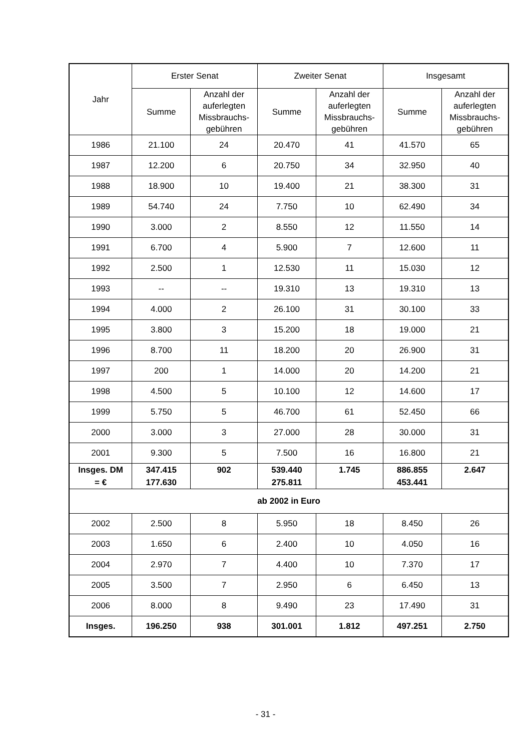| Jahr | Erster Senat | | Zweiter Senat | | Insgesamt | |
| --- | --- | --- | --- | --- | --- | --- |
| | Summe | Anzahl der auferlegten Missbrauchs-gebühren | Summe | Anzahl der auferlegten Missbrauchs-gebühren | Summe | Anzahl der auferlegten Missbrauchs-gebühren |
| 1986 | 21.100 | 24 | 20.470 | 41 | 41.570 | 65 |
| 1987 | 12.200 | 6 | 20.750 | 34 | 32.950 | 40 |
| 1988 | 18.900 | 10 | 19.400 | 21 | 38.300 | 31 |
| 1989 | 54.740 | 24 | 7.750 | 10 | 62.490 | 34 |
| 1990 | 3.000 | 2 | 8.550 | 12 | 11.550 | 14 |
| 1991 | 6.700 | 4 | 5.900 | 7 | 12.600 | 11 |
| 1992 | 2.500 | 1 | 12.530 | 11 | 15.030 | 12 |
| 1993 | -- | -- | 19.310 | 13 | 19.310 | 13 |
| 1994 | 4.000 | 2 | 26.100 | 31 | 30.100 | 33 |
| 1995 | 3.800 | 3 | 15.200 | 18 | 19.000 | 21 |
| 1996 | 8.700 | 11 | 18.200 | 20 | 26.900 | 31 |
| 1997 | 200 | 1 | 14.000 | 20 | 14.200 | 21 |
| 1998 | 4.500 | 5 | 10.100 | 12 | 14.600 | 17 |
| 1999 | 5.750 | 5 | 46.700 | 61 | 52.450 | 66 |
| 2000 | 3.000 | 3 | 27.000 | 28 | 30.000 | 31 |
| 2001 | 9.300 | 5 | 7.500 | 16 | 16.800 | 21 |
| Insges. DM = € | 347.415 177.630 | 902 | 539.440 275.811 | 1.745 | 886.855 453.441 | 2.647 |
| ab 2002 in Euro | | | | | | |
| 2002 | 2.500 | 8 | 5.950 | 18 | 8.450 | 26 |
| 2003 | 1.650 | 6 | 2.400 | 10 | 4.050 | 16 |
| 2004 | 2.970 | 7 | 4.400 | 10 | 7.370 | 17 |
| 2005 | 3.500 | 7 | 2.950 | 6 | 6.450 | 13 |
| 2006 | 8.000 | 8 | 9.490 | 23 | 17.490 | 31 |
| Insges. | 196.250 | 938 | 301.001 | 1.812 | 497.251 | 2.750 |
- 31 -